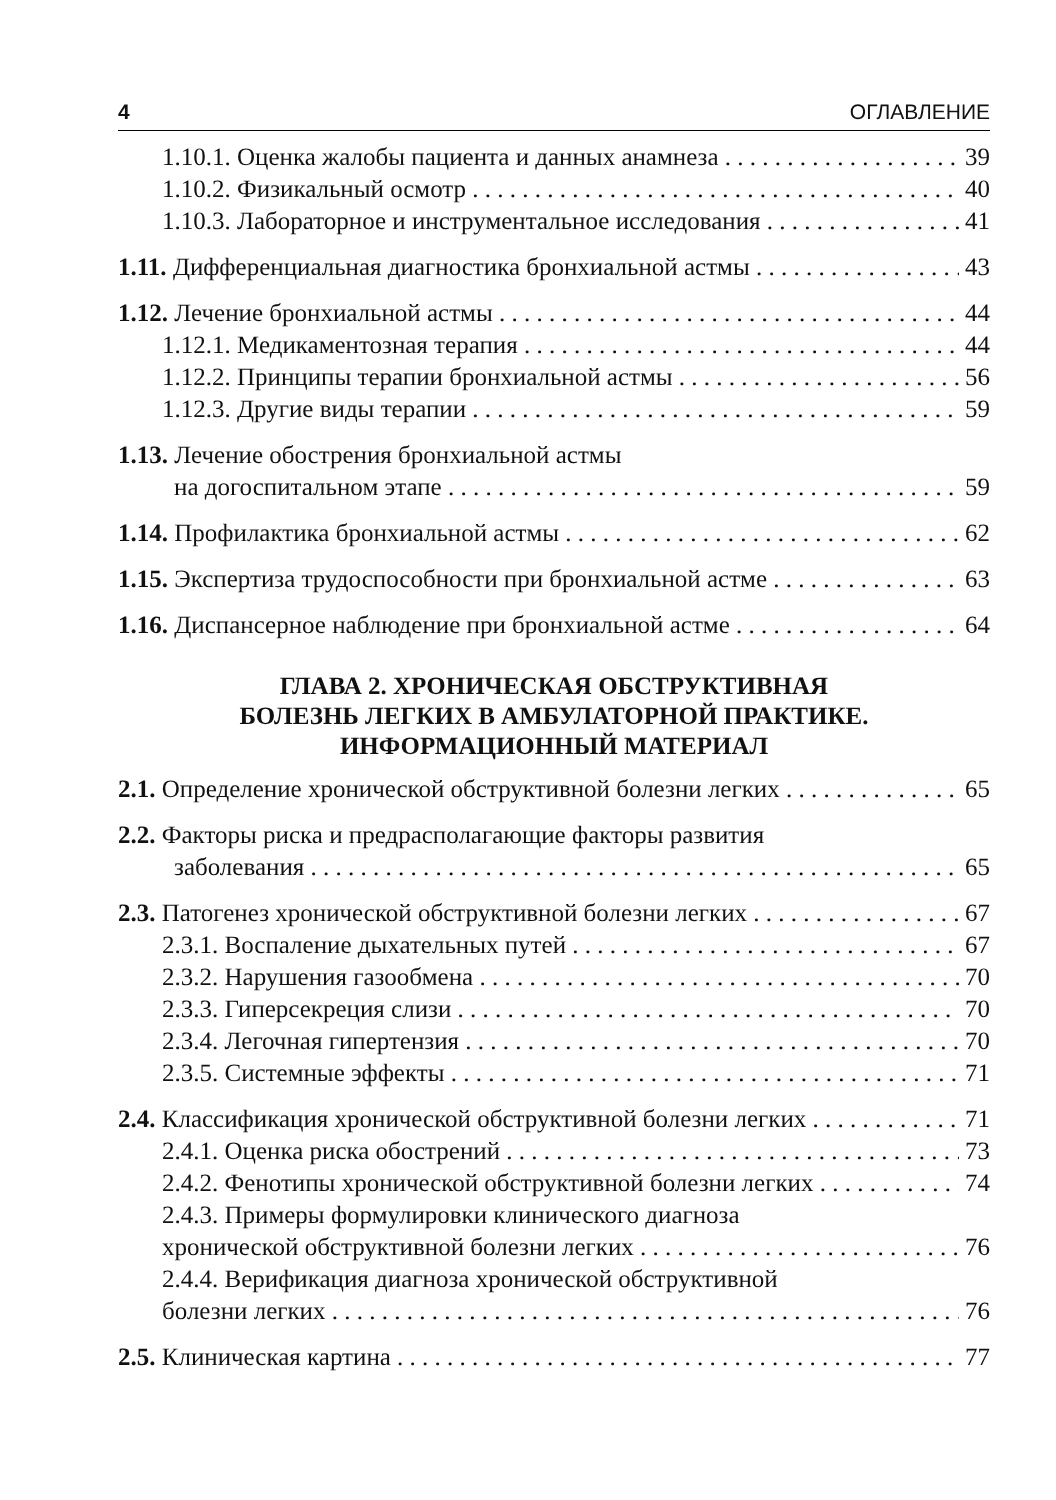4 ОГЛАВЛЕНИЕ
1.10.1. Оценка жалобы пациента и данных анамнеза 39
1.10.2. Физикальный осмотр 40
1.10.3. Лабораторное и инструментальное исследования 41
1.11. Дифференциальная диагностика бронхиальной астмы 43
1.12. Лечение бронхиальной астмы 44
1.12.1. Медикаментозная терапия 44
1.12.2. Принципы терапии бронхиальной астмы 56
1.12.3. Другие виды терапии 59
1.13. Лечение обострения бронхиальной астмы
на догоспитальном этапе 59
1.14. Профилактика бронхиальной астмы 62
1.15. Экспертиза трудоспособности при бронхиальной астме 63
1.16. Диспансерное наблюдение при бронхиальной астме 64
ГЛАВА 2. ХРОНИЧЕСКАЯ ОБСТРУКТИВНАЯ
БОЛЕЗНЬ ЛЕГКИХ В АМБУЛАТОРНОЙ ПРАКТИКЕ.
ИНФОРМАЦИОННЫЙ МАТЕРИАЛ
2.1. Определение хронической обструктивной болезни легких 65
2.2. Факторы риска и предрасполагающие факторы развития
заболевания 65
2.3. Патогенез хронической обструктивной болезни легких 67
2.3.1. Воспаление дыхательных путей 67
2.3.2. Нарушения газообмена 70
2.3.3. Гиперсекреция слизи 70
2.3.4. Легочная гипертензия 70
2.3.5. Системные эффекты 71
2.4. Классификация хронической обструктивной болезни легких 71
2.4.1. Оценка риска обострений 73
2.4.2. Фенотипы хронической обструктивной болезни легких 74
2.4.3. Примеры формулировки клинического диагноза
хронической обструктивной болезни легких 76
2.4.4. Верификация диагноза хронической обструктивной
болезни легких 76
2.5. Клиническая картина 77